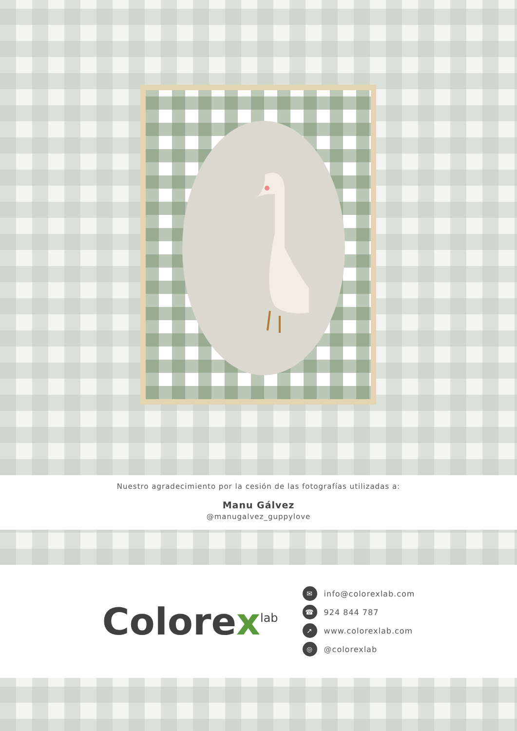Nuestro agradecimiento por la cesión de las fotografías utilizadas a:
Manu Gálvez
@manugalvez_guppylove
Colorex<sup>lab</sup>
✉ info@colorexlab.com
☎ 924 844 787
➚ www.colorexlab.com
◎ @colorexlab